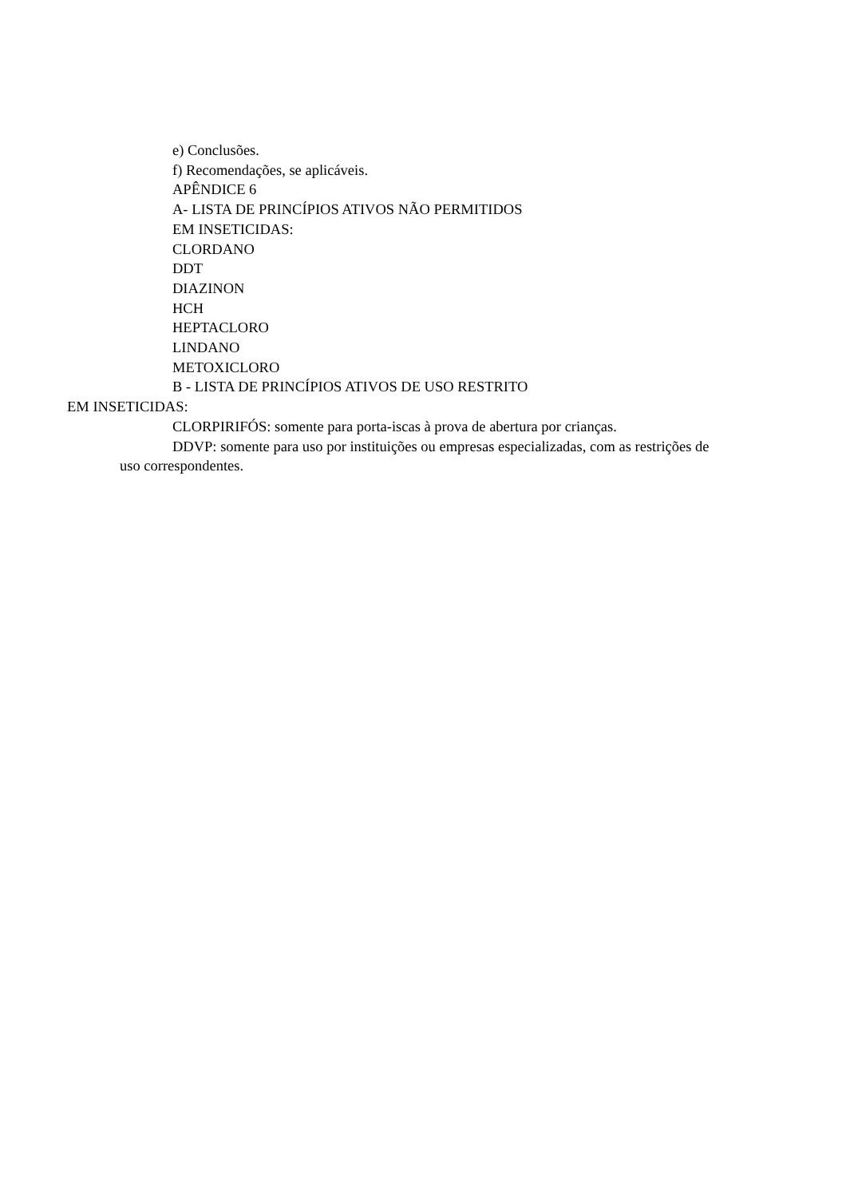e) Conclusões.
f) Recomendações, se aplicáveis.
APÊNDICE 6
A- LISTA DE PRINCÍPIOS ATIVOS NÃO PERMITIDOS
EM INSETICIDAS:
CLORDANO
DDT
DIAZINON
HCH
HEPTACLORO
LINDANO
METOXICLORO
B - LISTA DE PRINCÍPIOS ATIVOS DE USO RESTRITO
EM INSETICIDAS:
CLORPIRIFÓS: somente para porta-iscas à prova de abertura por crianças.
DDVP: somente para uso por instituições ou empresas especializadas, com as restrições de uso correspondentes.